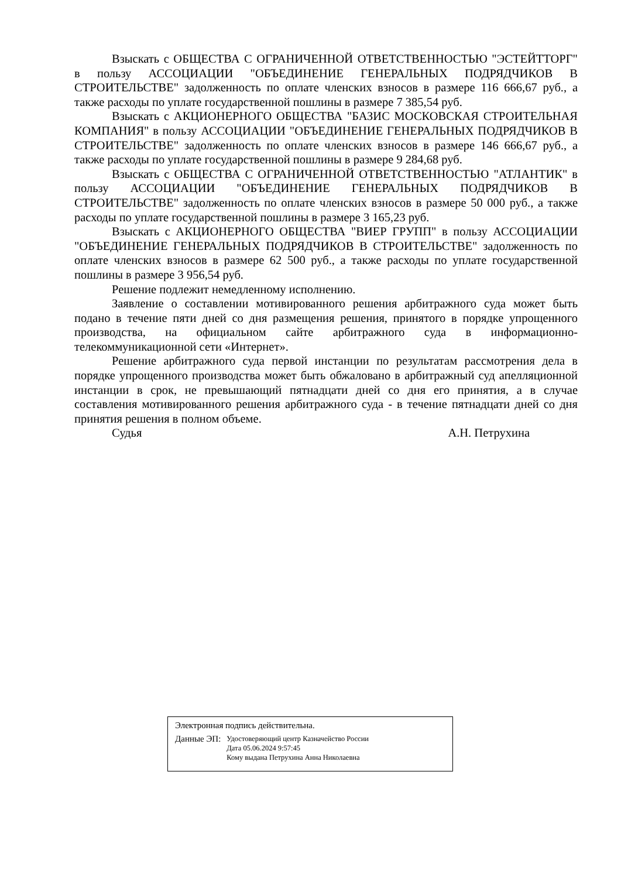Взыскать с ОБЩЕСТВА С ОГРАНИЧЕННОЙ ОТВЕТСТВЕННОСТЬЮ "ЭСТЕЙТТОРГ" в пользу АССОЦИАЦИИ "ОБЪЕДИНЕНИЕ ГЕНЕРАЛЬНЫХ ПОДРЯДЧИКОВ В СТРОИТЕЛЬСТВЕ" задолженность по оплате членских взносов в размере 116 666,67 руб., а также расходы по уплате государственной пошлины в размере 7 385,54 руб.
Взыскать с АКЦИОНЕРНОГО ОБЩЕСТВА "БАЗИС МОСКОВСКАЯ СТРОИТЕЛЬНАЯ КОМПАНИЯ" в пользу АССОЦИАЦИИ "ОБЪЕДИНЕНИЕ ГЕНЕРАЛЬНЫХ ПОДРЯДЧИКОВ В СТРОИТЕЛЬСТВЕ" задолженность по оплате членских взносов в размере 146 666,67 руб., а также расходы по уплате государственной пошлины в размере 9 284,68 руб.
Взыскать с ОБЩЕСТВА С ОГРАНИЧЕННОЙ ОТВЕТСТВЕННОСТЬЮ "АТЛАНТИК" в пользу АССОЦИАЦИИ "ОБЪЕДИНЕНИЕ ГЕНЕРАЛЬНЫХ ПОДРЯДЧИКОВ В СТРОИТЕЛЬСТВЕ" задолженность по оплате членских взносов в размере 50 000 руб., а также расходы по уплате государственной пошлины в размере 3 165,23 руб.
Взыскать с АКЦИОНЕРНОГО ОБЩЕСТВА "ВИЕР ГРУПП" в пользу АССОЦИАЦИИ "ОБЪЕДИНЕНИЕ ГЕНЕРАЛЬНЫХ ПОДРЯДЧИКОВ В СТРОИТЕЛЬСТВЕ" задолженность по оплате членских взносов в размере 62 500 руб., а также расходы по уплате государственной пошлины в размере 3 956,54 руб.
Решение подлежит немедленному исполнению.
Заявление о составлении мотивированного решения арбитражного суда может быть подано в течение пяти дней со дня размещения решения, принятого в порядке упрощенного производства, на официальном сайте арбитражного суда в информационно-телекоммуникационной сети «Интернет».
Решение арбитражного суда первой инстанции по результатам рассмотрения дела в порядке упрощенного производства может быть обжаловано в арбитражный суд апелляционной инстанции в срок, не превышающий пятнадцати дней со дня его принятия, а в случае составления мотивированного решения арбитражного суда - в течение пятнадцати дней со дня принятия решения в полном объеме.
Судья А.Н. Петрухина
Электронная подпись действительна.
Данные ЭП:
Удостоверяющий центр Казначейство России
Дата 05.06.2024 9:57:45
Кому выдана Петрухина Анна Николаевна